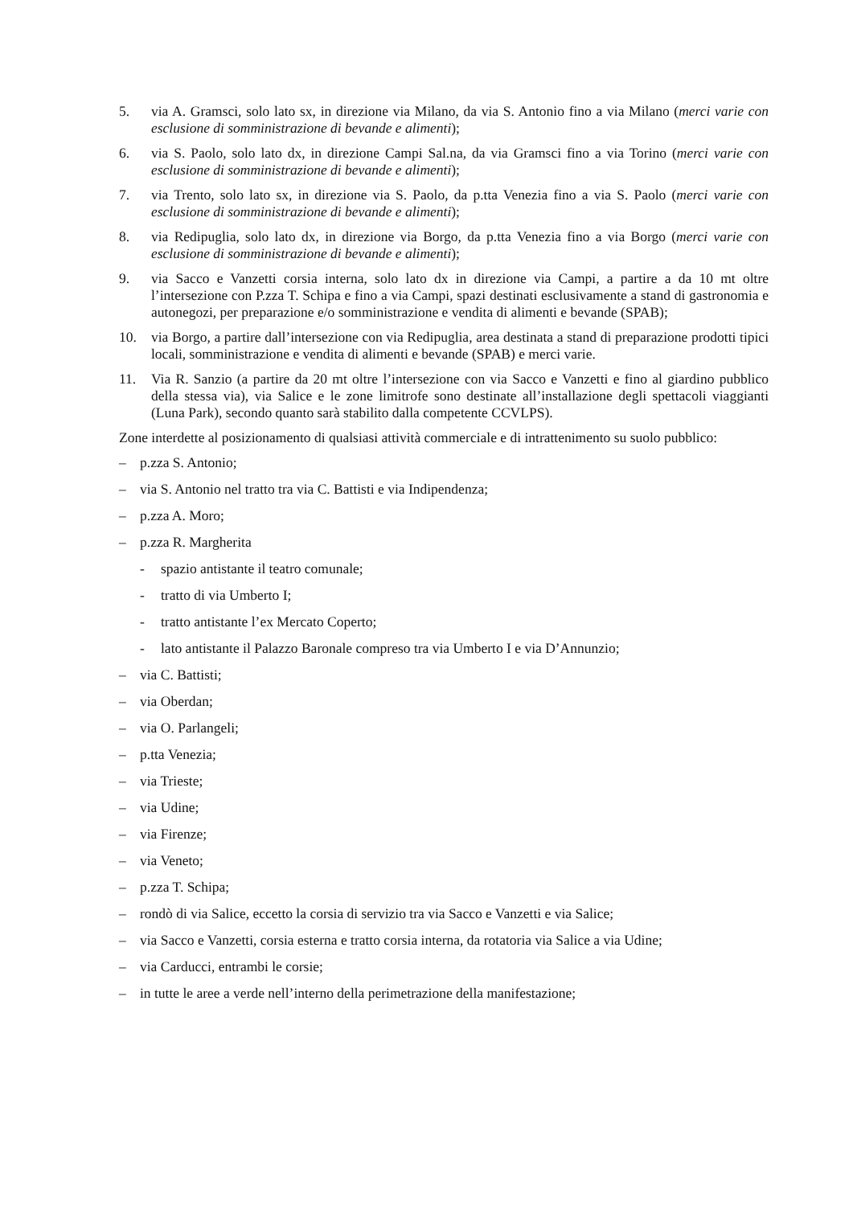5. via A. Gramsci, solo lato sx, in direzione via Milano, da via S. Antonio fino a via Milano (merci varie con esclusione di somministrazione di bevande e alimenti);
6. via S. Paolo, solo lato dx, in direzione Campi Sal.na, da via Gramsci fino a via Torino (merci varie con esclusione di somministrazione di bevande e alimenti);
7. via Trento, solo lato sx, in direzione via S. Paolo, da p.tta Venezia fino a via S. Paolo (merci varie con esclusione di somministrazione di bevande e alimenti);
8. via Redipuglia, solo lato dx, in direzione via Borgo, da p.tta Venezia fino a via Borgo (merci varie con esclusione di somministrazione di bevande e alimenti);
9. via Sacco e Vanzetti corsia interna, solo lato dx in direzione via Campi, a partire a da 10 mt oltre l’intersezione con P.zza T. Schipa e fino a via Campi, spazi destinati esclusivamente a stand di gastronomia e autonegozi, per preparazione e/o somministrazione e vendita di alimenti e bevande (SPAB);
10. via Borgo, a partire dall’intersezione con via Redipuglia, area destinata a stand di preparazione prodotti tipici locali, somministrazione e vendita di alimenti e bevande (SPAB) e merci varie.
11. Via R. Sanzio (a partire da 20 mt oltre l’intersezione con via Sacco e Vanzetti e fino al giardino pubblico della stessa via), via Salice e le zone limitrofe sono destinate all’installazione degli spettacoli viaggianti (Luna Park), secondo quanto sarà stabilito dalla competente CCVLPS).
Zone interdette al posizionamento di qualsiasi attività commerciale e di intrattenimento su suolo pubblico:
– p.zza S. Antonio;
– via S. Antonio nel tratto tra via C. Battisti e via Indipendenza;
– p.zza A. Moro;
– p.zza R. Margherita
- spazio antistante il teatro comunale;
- tratto di via Umberto I;
- tratto antistante l’ex Mercato Coperto;
- lato antistante il Palazzo Baronale compreso tra via Umberto I e via D’Annunzio;
– via C. Battisti;
– via Oberdan;
– via O. Parlangeli;
– p.tta Venezia;
– via Trieste;
– via Udine;
– via Firenze;
– via Veneto;
– p.zza T. Schipa;
– rondò di via Salice, eccetto la corsia di servizio tra via Sacco e Vanzetti e via Salice;
– via Sacco e Vanzetti, corsia esterna e tratto corsia interna, da rotatoria via Salice a via Udine;
– via Carducci, entrambi le corsie;
– in tutte le aree a verde nell’interno della perimetrazione della manifestazione;